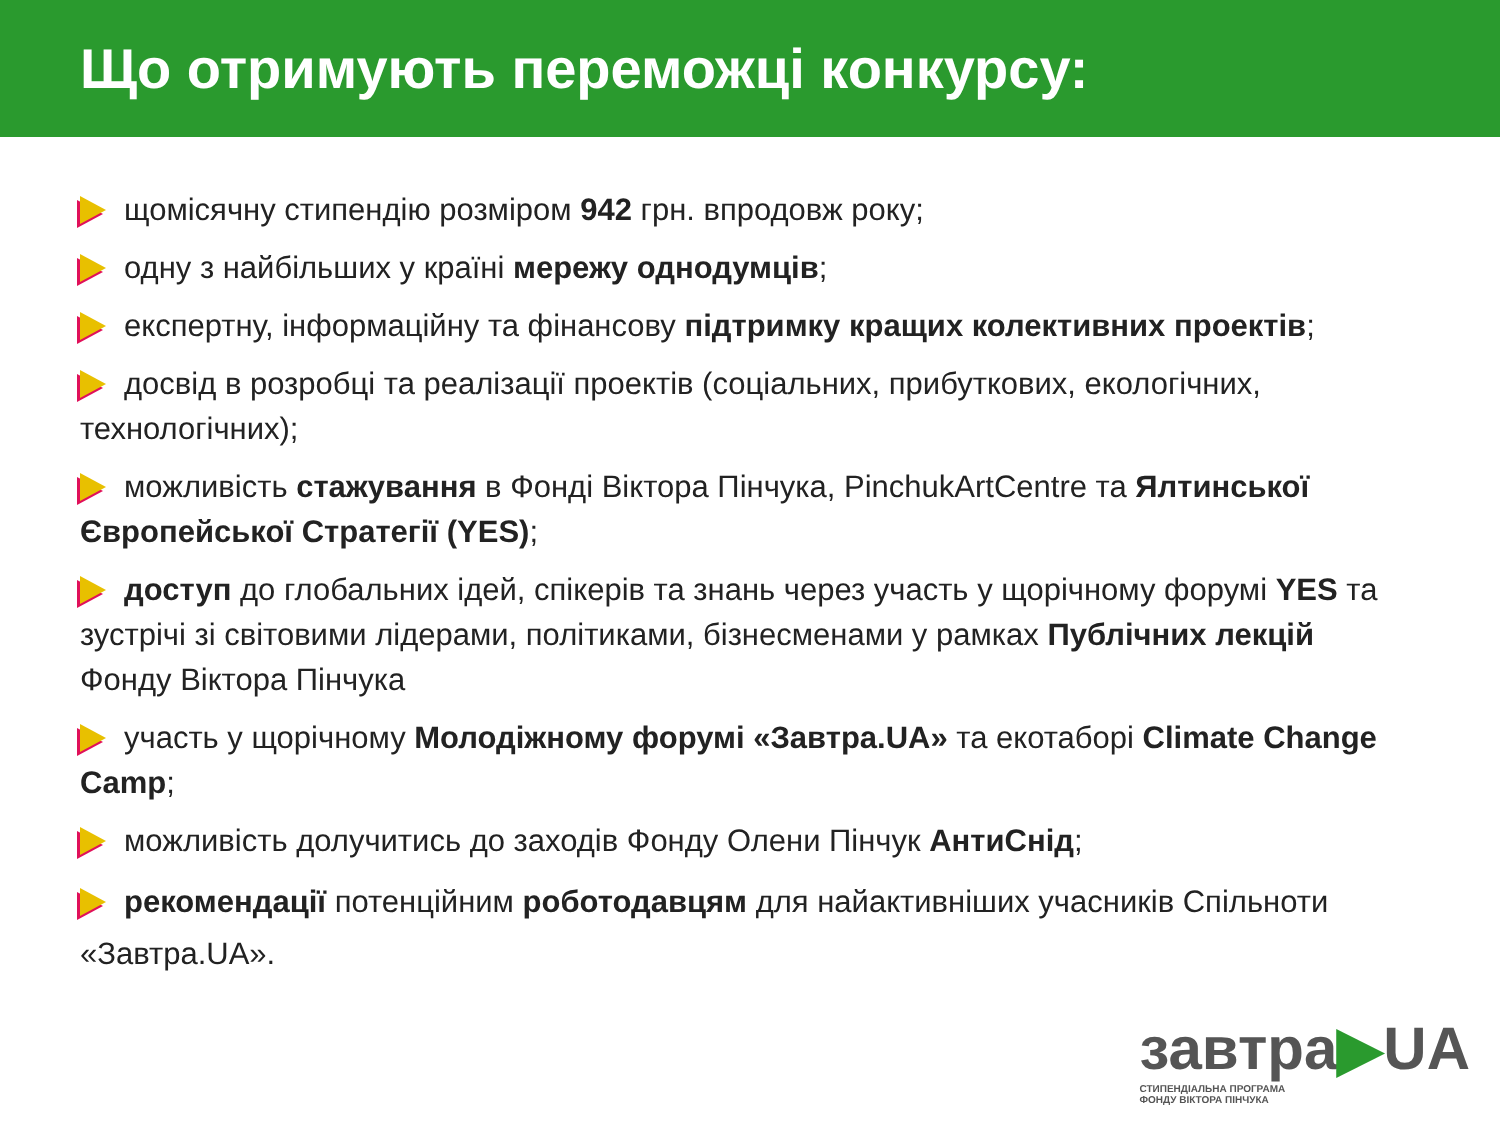Що отримують переможці конкурсу:
щомісячну стипендію розміром 942 грн. впродовж року;
одну з найбільших у країні мережу однодумців;
експертну, інформаційну та фінансову підтримку кращих колективних проектів;
досвід в розробці та реалізації проектів (соціальних, прибуткових, екологічних, технологічних);
можливість стажування в Фонді Віктора Пінчука, PinchukArtCentre та Ялтинської Європейської Стратегії (YES);
доступ до глобальних ідей, спікерів та знань через участь у щорічному форумі YES та зустрічі зі світовими лідерами, політиками, бізнесменами у рамках Публічних лекцій Фонду Віктора Пінчука
участь у щорічному Молодіжному форумі «Завтра.UA» та екотаборі Climate Change Camp;
можливість долучитись до заходів Фонду Олени Пінчук АнтиСнід;
рекомендації потенційним роботодавцям для найактивніших учасників Спільноти «Завтра.UA».
завтра▶UA
СТИПЕНДІАЛЬНА ПРОГРАМА
ФОНДУ ВІКТОРА ПІНЧУКА